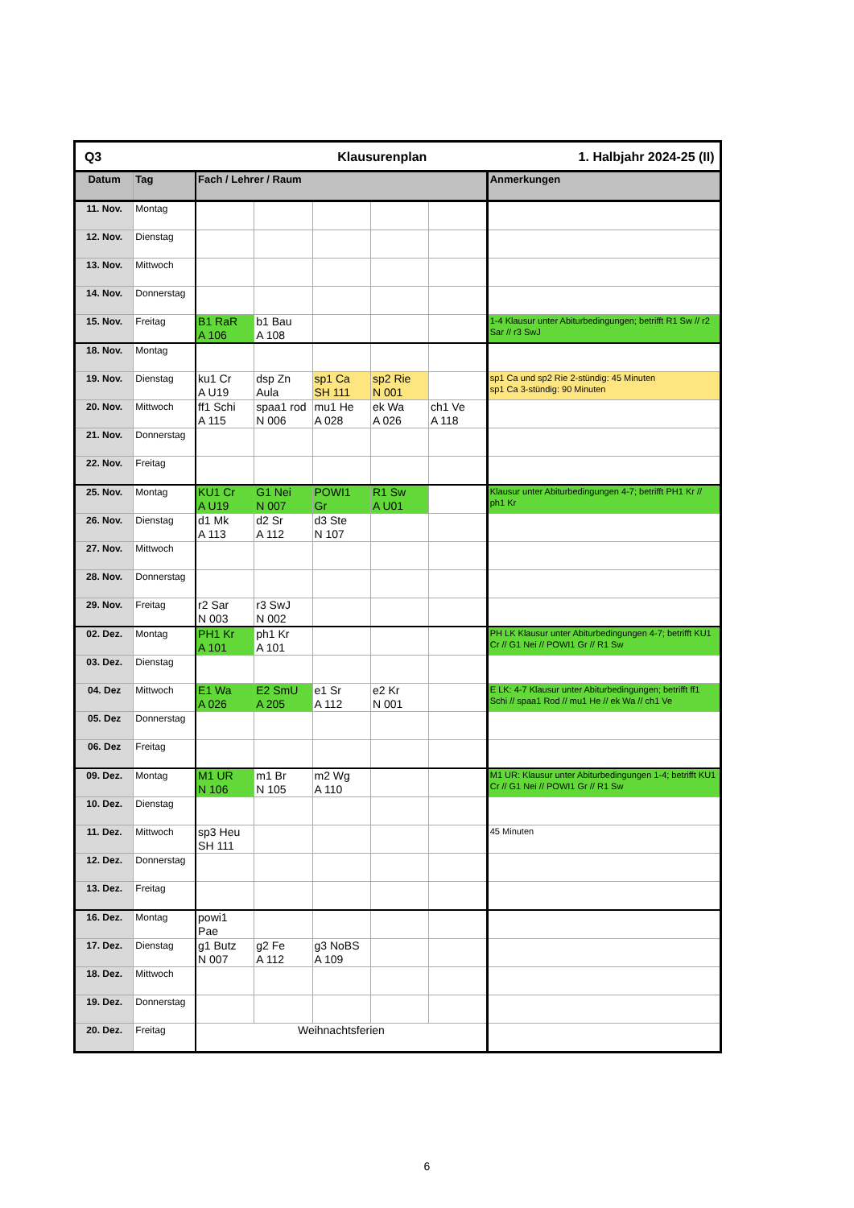| Q3 | | | Klausurenplan | | | 1. Halbjahr 2024-25 (II) | |
| Datum | Tag | Fach / Lehrer / Raum | | | | | Anmerkungen |
| 11. Nov. | Montag | | | | | | |
| 12. Nov. | Dienstag | | | | | | |
| 13. Nov. | Mittwoch | | | | | | |
| 14. Nov. | Donnerstag | | | | | | |
| 15. Nov. | Freitag | B1 RaR A 106 | b1 Bau A 108 | | | | 1-4 Klausur unter Abiturbedingungen; betrifft R1 Sw // r2 Sar // r3 SwJ |
| 18. Nov. | Montag | | | | | | |
| 19. Nov. | Dienstag | ku1 Cr A U19 | dsp Zn Aula | sp1 Ca SH 111 | sp2 Rie N 001 | | sp1 Ca und sp2 Rie 2-stündig: 45 Minuten sp1 Ca 3-stündig: 90 Minuten |
| 20. Nov. | Mittwoch | ff1 Schi A 115 | spaa1 rod N 006 | mu1 He A 028 | ek Wa A 026 | ch1 Ve A 118 | |
| 21. Nov. | Donnerstag | | | | | | |
| 22. Nov. | Freitag | | | | | | |
| 25. Nov. | Montag | KU1 Cr A U19 | G1 Nei N 007 | POWI1 Gr | R1 Sw A U01 | | Klausur unter Abiturbedingungen 4-7; betrifft PH1 Kr // ph1 Kr |
| 26. Nov. | Dienstag | d1 Mk A 113 | d2 Sr A 112 | d3 Ste N 107 | | | |
| 27. Nov. | Mittwoch | | | | | | |
| 28. Nov. | Donnerstag | | | | | | |
| 29. Nov. | Freitag | r2 Sar N 003 | r3 SwJ N 002 | | | | |
| 02. Dez. | Montag | PH1 Kr A 101 | ph1 Kr A 101 | | | | PH LK Klausur unter Abiturbedingungen 4-7; betrifft KU1 Cr // G1 Nei // POWI1 Gr // R1 Sw |
| 03. Dez. | Dienstag | | | | | | |
| 04. Dez | Mittwoch | E1 Wa A 026 | E2 SmU A 205 | e1 Sr A 112 | e2 Kr N 001 | | E LK: 4-7 Klausur unter Abiturbedingungen; betrifft ff1 Schi // spaa1 Rod // mu1 He // ek Wa // ch1 Ve |
| 05. Dez | Donnerstag | | | | | | |
| 06. Dez | Freitag | | | | | | |
| 09. Dez. | Montag | M1 UR N 106 | m1 Br N 105 | m2 Wg A 110 | | | M1 UR: Klausur unter Abiturbedingungen 1-4; betrifft KU1 Cr // G1 Nei // POWI1 Gr // R1 Sw |
| 10. Dez. | Dienstag | | | | | | |
| 11. Dez. | Mittwoch | sp3 Heu SH 111 | | | | | 45 Minuten |
| 12. Dez. | Donnerstag | | | | | | |
| 13. Dez. | Freitag | | | | | | |
| 16. Dez. | Montag | powi1 Pae | | | | | |
| 17. Dez. | Dienstag | g1 Butz N 007 | g2 Fe A 112 | g3 NoBS A 109 | | | |
| 18. Dez. | Mittwoch | | | | | | |
| 19. Dez. | Donnerstag | | | | | | |
| 20. Dez. | Freitag | Weihnachtsferien | | | | | |
6